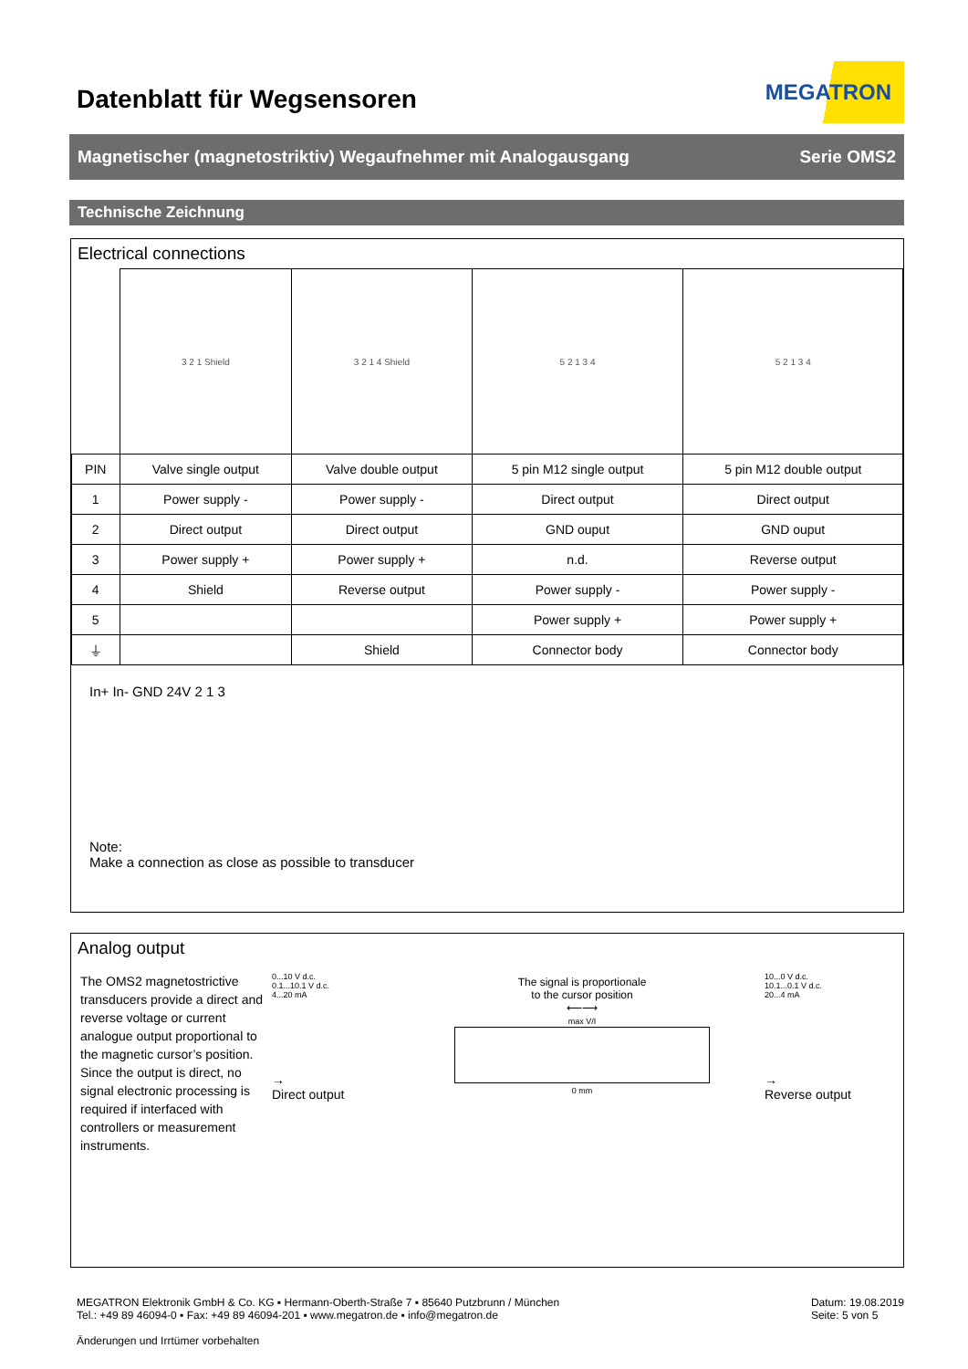Datenblatt für Wegsensoren
MEGATRON
Magnetischer (magnetostriktiv) Wegaufnehmer mit Analogausgang Serie OMS2
Technische Zeichnung
Electrical connections
| | 3 2 1 Shield | 3 2 1 4 Shield | 5 2 1 3 4 | 5 2 1 3 4 |
| PIN | Valve single output | Valve double output | 5 pin M12 single output | 5 pin M12 double output |
| 1 | Power supply - | Power supply - | Direct output | Direct output |
| 2 | Direct output | Direct output | GND ouput | GND ouput |
| 3 | Power supply + | Power supply + | n.d. | Reverse output |
| 4 | Shield | Reverse output | Power supply - | Power supply - |
| 5 | | | Power supply + | Power supply + |
| ⏚ | | Shield | Connector body | Connector body |
In+ In- GND 24V 2 1 3
Note:
Make a connection as close as possible to transducer
Analog output
The OMS2 magnetostrictive transducers provide a direct and reverse voltage or current analogue output proportional to the magnetic cursor’s position. Since the output is direct, no signal electronic processing is required if interfaced with controllers or measurement instruments.
0...10 V d.c.
0.1...10.1 V d.c.
4...20 mA
→
Direct output
The signal is proportionale
to the cursor position
⟵⟶
max V/I
0 mm
10...0 V d.c.
10.1...0.1 V d.c.
20...4 mA
→
Reverse output
MEGATRON Elektronik GmbH & Co. KG ▪ Hermann-Oberth-Straße 7 ▪ 85640 Putzbrunn / München
Tel.: +49 89 46094-0 ▪ Fax: +49 89 46094-201 ▪ www.megatron.de ▪ info@megatron.de
Änderungen und Irrtümer vorbehalten
Datum: 19.08.2019
Seite: 5 von 5